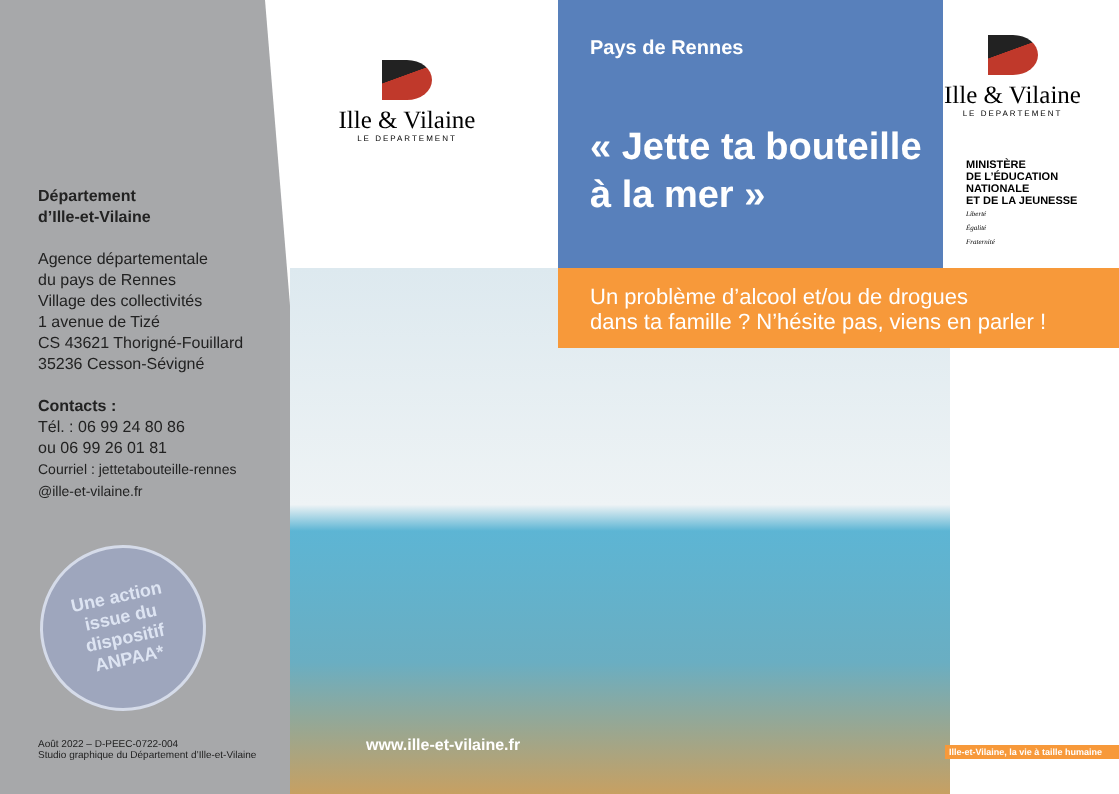Département
d’Ille-et-Vilaine
Agence départementale
du pays de Rennes
Village des collectivités
1 avenue de Tizé
CS 43621 Thorigné-Fouillard
35236 Cesson-Sévigné
Contacts :
Tél. : 06 99 24 80 86
ou 06 99 26 01 81
Courriel : jettetabouteille-rennes
@ille-et-vilaine.fr
Une action
issue du
dispositif
ANPAA*
Août 2022 – D-PEEC-0722-004
Studio graphique du Département d’Ille-et-Vilaine
Ille & Vilaine
LE DEPARTEMENT
Pays de Rennes
« Jette ta bouteille
à la mer »
Ille & Vilaine
LE DEPARTEMENT
MINISTÈRE
DE L’ÉDUCATION
NATIONALE
ET DE LA JEUNESSE
Liberté
Égalité
Fraternité
Un problème d’alcool et/ou de drogues
dans ta famille ? N’hésite pas, viens en parler !
www.ille-et-vilaine.fr
Ille-et-Vilaine, la vie à taille humaine